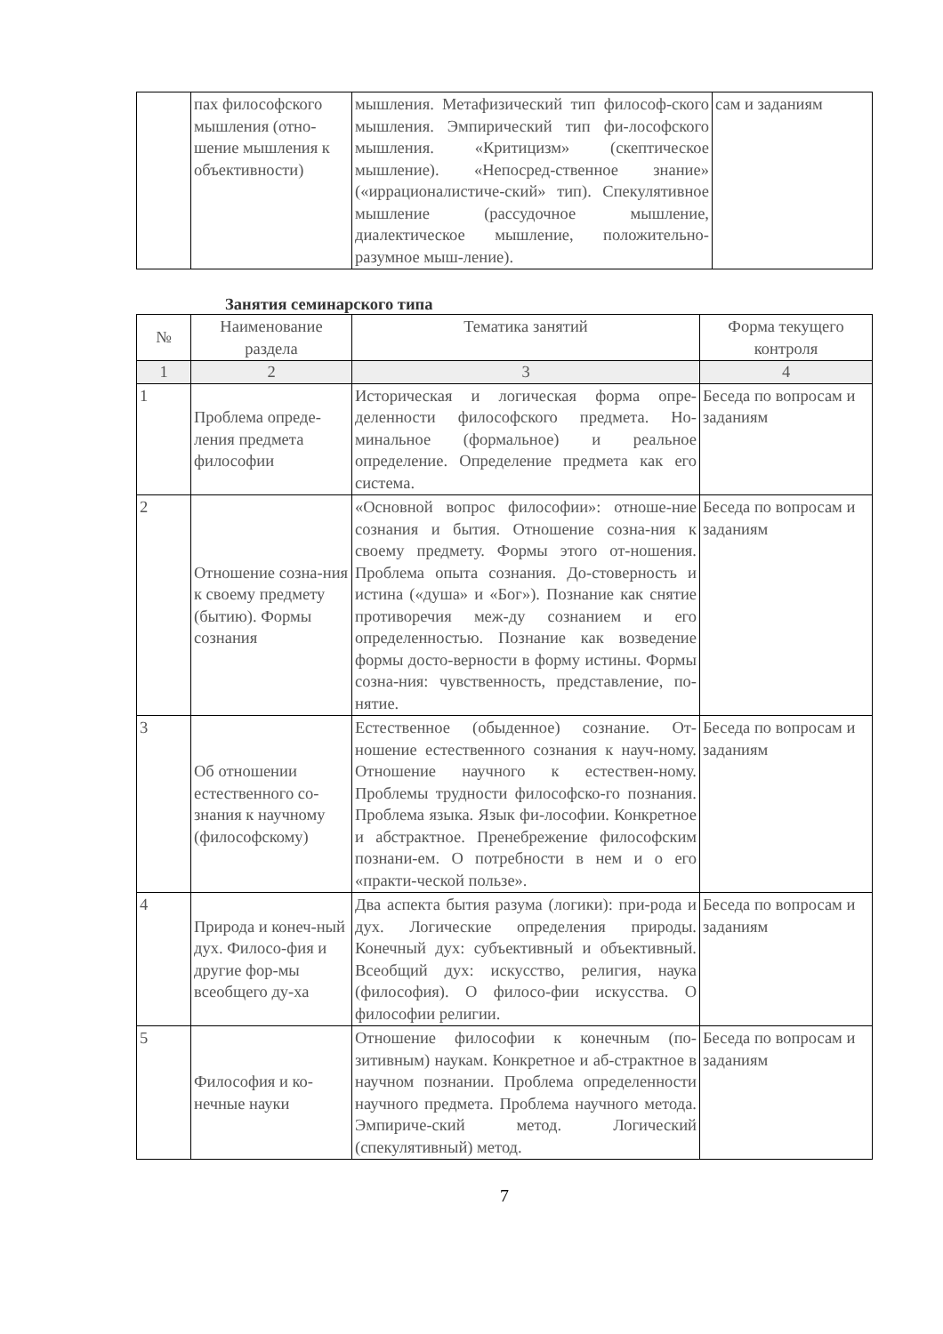| | пах философского мышления (отно-шение мышления к объективности) | мышления. Метафизический тип философ-ского мышления. Эмпирический тип фи-лософского мышления. «Критицизм» (скептическое мышление). «Непосред-ственное знание» («иррационалистиче-ский» тип). Спекулятивное мышление (рассудочное мышление, диалектическое мышление, положительно-разумное мыш-ление). | сам и заданиям |
Занятия семинарского типа
| № | Наименование раздела | Тематика занятий | Форма текущего контроля |
| --- | --- | --- | --- |
| 1 | 2 | 3 | 4 |
| 1 | Проблема опреде-ления предмета философии | Историческая и логическая форма опре-деленности философского предмета. Но-минальное (формальное) и реальное определение. Определение предмета как его система. | Беседа по вопросам и заданиям |
| 2 | Отношение созна-ния к своему предмету (бытию). Формы сознания | «Основной вопрос философии»: отноше-ние сознания и бытия. Отношение созна-ния к своему предмету. Формы этого от-ношения. Проблема опыта сознания. До-стоверность и истина («душа» и «Бог»). Познание как снятие противоречия меж-ду сознанием и его определенностью. Познание как возведение формы досто-верности в форму истины. Формы созна-ния: чувственность, представление, по-нятие. | Беседа по вопросам и заданиям |
| 3 | Об отношении естественного со-знания к научному (философскому) | Естественное (обыденное) сознание. От-ношение естественного сознания к науч-ному. Отношение научного к естествен-ному. Проблемы трудности философско-го познания. Проблема языка. Язык фи-лософии. Конкретное и абстрактное. Пренебрежение философским познани-ем. О потребности в нем и о его «практи-ческой пользе». | Беседа по вопросам и заданиям |
| 4 | Природа и конеч-ный дух. Филосо-фия и другие фор-мы всеобщего ду-ха | Два аспекта бытия разума (логики): при-рода и дух. Логические определения природы. Конечный дух: субъективный и объективный. Всеобщий дух: искусство, религия, наука (философия). О филосо-фии искусства. О философии религии. | Беседа по вопросам и заданиям |
| 5 | Философия и ко-нечные науки | Отношение философии к конечным (по-зитивным) наукам. Конкретное и аб-страктное в научном познании. Проблема определенности научного предмета. Проблема научного метода. Эмпириче-ский метод. Логический (спекулятивный) метод. | Беседа по вопросам и заданиям |
7